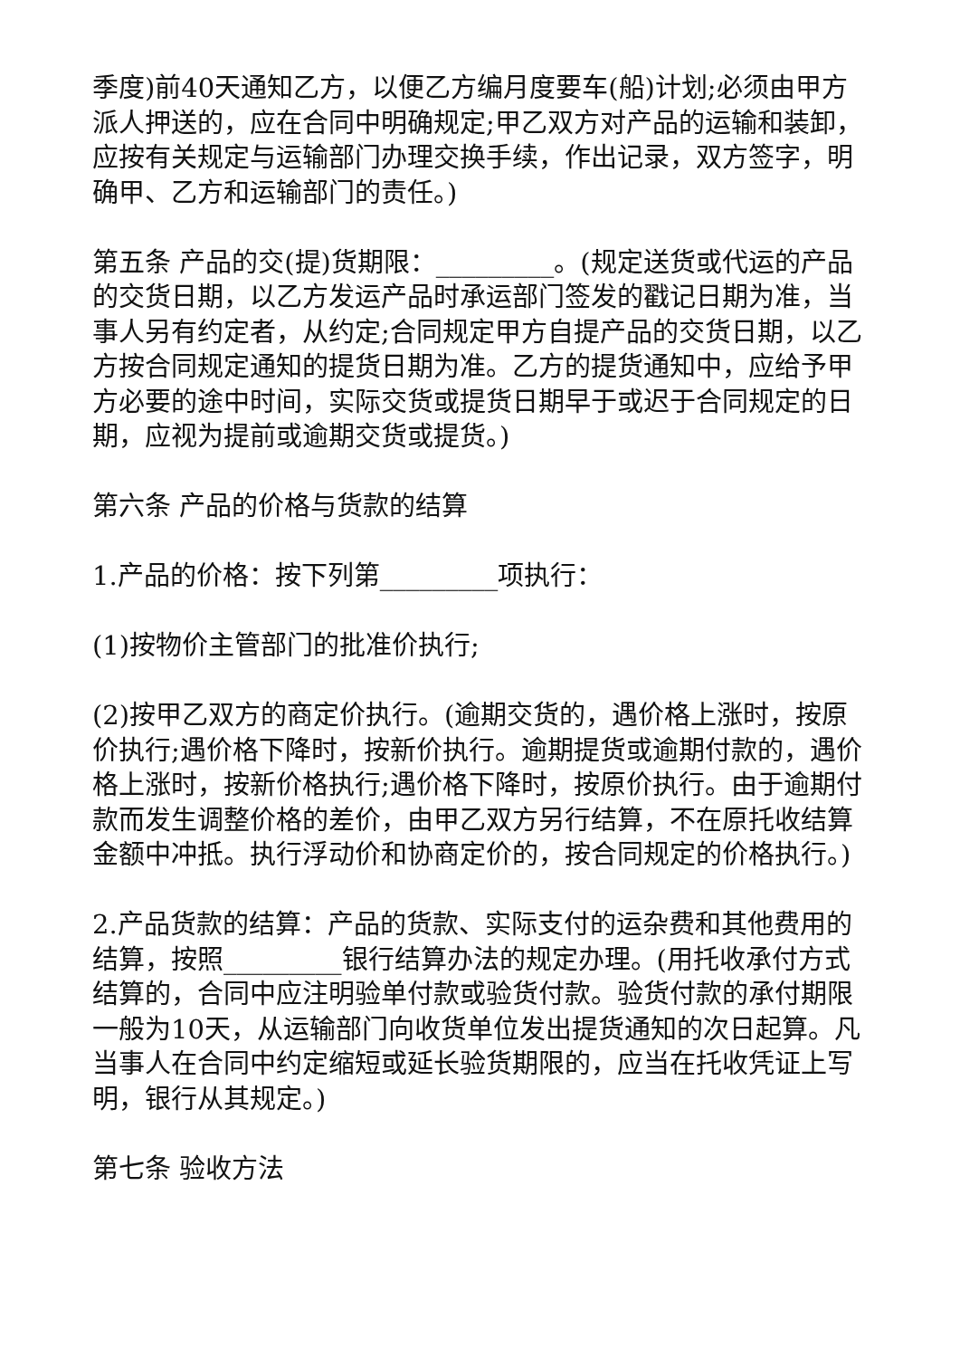季度)前40天通知乙方，以便乙方编月度要车(船)计划;必须由甲方派人押送的，应在合同中明确规定;甲乙双方对产品的运输和装卸，应按有关规定与运输部门办理交换手续，作出记录，双方签字，明确甲、乙方和运输部门的责任。)
第五条 产品的交(提)货期限：_________。(规定送货或代运的产品的交货日期，以乙方发运产品时承运部门签发的戳记日期为准，当事人另有约定者，从约定;合同规定甲方自提产品的交货日期，以乙方按合同规定通知的提货日期为准。乙方的提货通知中，应给予甲方必要的途中时间，实际交货或提货日期早于或迟于合同规定的日期，应视为提前或逾期交货或提货。)
第六条 产品的价格与货款的结算
1.产品的价格：按下列第_________项执行：
(1)按物价主管部门的批准价执行;
(2)按甲乙双方的商定价执行。(逾期交货的，遇价格上涨时，按原价执行;遇价格下降时，按新价执行。逾期提货或逾期付款的，遇价格上涨时，按新价格执行;遇价格下降时，按原价执行。由于逾期付款而发生调整价格的差价，由甲乙双方另行结算，不在原托收结算金额中冲抵。执行浮动价和协商定价的，按合同规定的价格执行。)
2.产品货款的结算：产品的货款、实际支付的运杂费和其他费用的结算，按照_________银行结算办法的规定办理。(用托收承付方式结算的，合同中应注明验单付款或验货付款。验货付款的承付期限一般为10天，从运输部门向收货单位发出提货通知的次日起算。凡当事人在合同中约定缩短或延长验货期限的，应当在托收凭证上写明，银行从其规定。)
第七条 验收方法